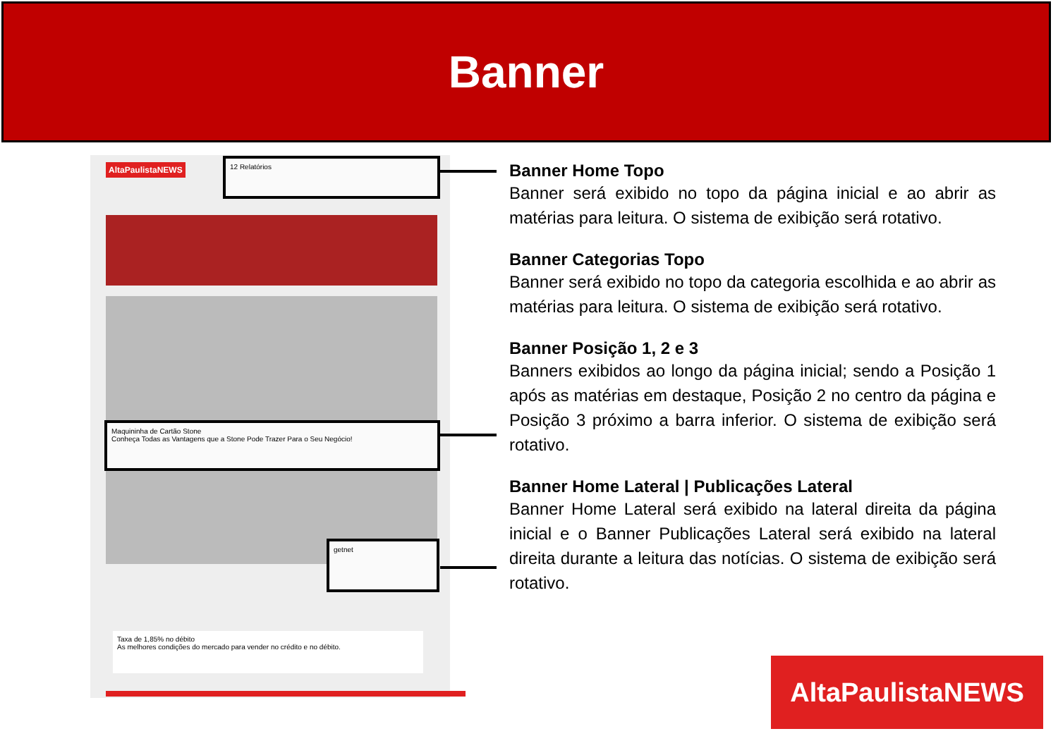Banner
AltaPaulistaNEWS 12 Relatórios
Maquininha de Cartão Stone
Conheça Todas as Vantagens que a Stone Pode Trazer Para o Seu Negócio!
getnet
Taxa de 1,85% no débito
As melhores condições do mercado para vender no crédito e no débito.
Banner Home Topo
Banner será exibido no topo da página inicial e ao abrir as matérias para leitura. O sistema de exibição será rotativo.
Banner Categorias Topo
Banner será exibido no topo da categoria escolhida e ao abrir as matérias para leitura. O sistema de exibição será rotativo.
Banner Posição 1, 2 e 3
Banners exibidos ao longo da página inicial; sendo a Posição 1 após as matérias em destaque, Posição 2 no centro da página e Posição 3 próximo a barra inferior. O sistema de exibição será rotativo.
Banner Home Lateral | Publicações Lateral
Banner Home Lateral será exibido na lateral direita da página inicial e o Banner Publicações Lateral será exibido na lateral direita durante a leitura das notícias. O sistema de exibição será rotativo.
AltaPaulistaNEWS